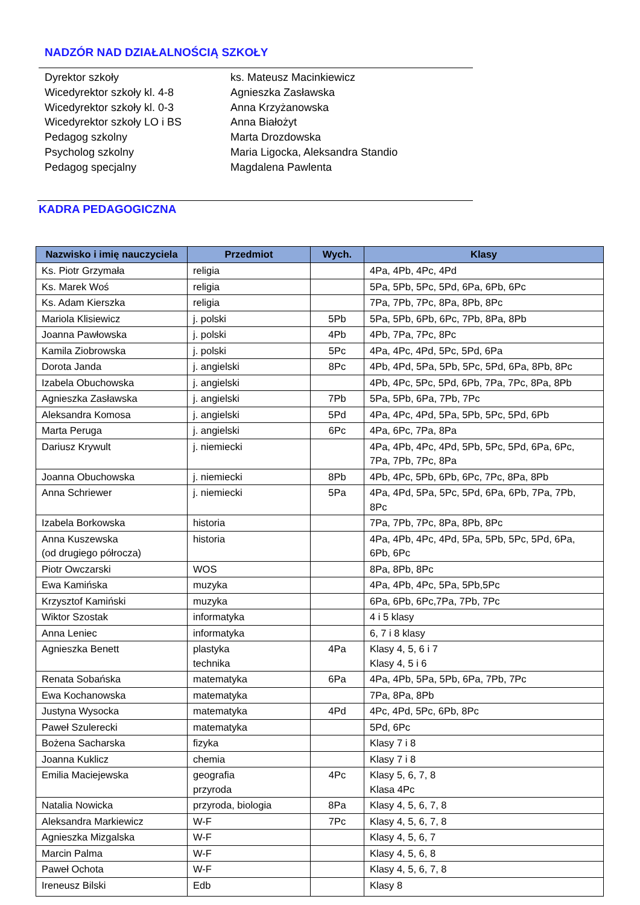NADZÓR NAD DZIAŁALNOŚCIĄ SZKOŁY
Dyrektor szkoły ks. Mateusz Macinkiewicz
Wicedyrektor szkoły kl. 4-8 Agnieszka Zasławska
Wicedyrektor szkoły kl. 0-3 Anna Krzyżanowska
Wicedyrektor szkoły LO i BS Anna Białożyt
Pedagog szkolny Marta Drozdowska
Psycholog szkolny Maria Ligocka, Aleksandra Standio
Pedagog specjalny Magdalena Pawlenta
KADRA PEDAGOGICZNA
| Nazwisko i imię nauczyciela | Przedmiot | Wych. | Klasy |
| --- | --- | --- | --- |
| Ks. Piotr Grzymała | religia | | 4Pa, 4Pb, 4Pc, 4Pd |
| Ks. Marek Woś | religia | | 5Pa, 5Pb, 5Pc, 5Pd, 6Pa, 6Pb, 6Pc |
| Ks. Adam Kierszka | religia | | 7Pa, 7Pb, 7Pc, 8Pa, 8Pb, 8Pc |
| Mariola Klisiewicz | j. polski | 5Pb | 5Pa, 5Pb, 6Pb, 6Pc, 7Pb, 8Pa, 8Pb |
| Joanna Pawłowska | j. polski | 4Pb | 4Pb, 7Pa, 7Pc, 8Pc |
| Kamila Ziobrowska | j. polski | 5Pc | 4Pa, 4Pc, 4Pd, 5Pc, 5Pd, 6Pa |
| Dorota Janda | j. angielski | 8Pc | 4Pb, 4Pd, 5Pa, 5Pb, 5Pc, 5Pd, 6Pa, 8Pb, 8Pc |
| Izabela Obuchowska | j. angielski | | 4Pb, 4Pc, 5Pc, 5Pd, 6Pb, 7Pa, 7Pc, 8Pa, 8Pb |
| Agnieszka Zasławska | j. angielski | 7Pb | 5Pa, 5Pb, 6Pa, 7Pb, 7Pc |
| Aleksandra Komosa | j. angielski | 5Pd | 4Pa, 4Pc, 4Pd, 5Pa, 5Pb, 5Pc, 5Pd, 6Pb |
| Marta Peruga | j. angielski | 6Pc | 4Pa, 6Pc, 7Pa, 8Pa |
| Dariusz Krywult | j. niemiecki | | 4Pa, 4Pb, 4Pc, 4Pd, 5Pb, 5Pc, 5Pd, 6Pa, 6Pc, 7Pa, 7Pb, 7Pc, 8Pa |
| Joanna Obuchowska | j. niemiecki | 8Pb | 4Pb, 4Pc, 5Pb, 6Pb, 6Pc, 7Pc, 8Pa, 8Pb |
| Anna Schriewer | j. niemiecki | 5Pa | 4Pa, 4Pd, 5Pa, 5Pc, 5Pd, 6Pa, 6Pb, 7Pa, 7Pb, 8Pc |
| Izabela Borkowska | historia | | 7Pa, 7Pb, 7Pc, 8Pa, 8Pb, 8Pc |
| Anna Kuszewska (od drugiego półrocza) | historia | | 4Pa, 4Pb, 4Pc, 4Pd, 5Pa, 5Pb, 5Pc, 5Pd, 6Pa, 6Pb, 6Pc |
| Piotr Owczarski | WOS | | 8Pa, 8Pb, 8Pc |
| Ewa Kamińska | muzyka | | 4Pa, 4Pb, 4Pc, 5Pa, 5Pb,5Pc |
| Krzysztof Kamiński | muzyka | | 6Pa, 6Pb, 6Pc,7Pa, 7Pb, 7Pc |
| Wiktor Szostak | informatyka | | 4 i 5 klasy |
| Anna Leniec | informatyka | | 6, 7 i 8 klasy |
| Agnieszka Benett | plastyka technika | 4Pa | Klasy 4, 5, 6 i 7 Klasy 4, 5 i 6 |
| Renata Sobańska | matematyka | 6Pa | 4Pa, 4Pb, 5Pa, 5Pb, 6Pa, 7Pb, 7Pc |
| Ewa Kochanowska | matematyka | | 7Pa, 8Pa, 8Pb |
| Justyna Wysocka | matematyka | 4Pd | 4Pc, 4Pd, 5Pc, 6Pb, 8Pc |
| Paweł Szulerecki | matematyka | | 5Pd, 6Pc |
| Bożena Sacharska | fizyka | | Klasy 7 i 8 |
| Joanna Kuklicz | chemia | | Klasy 7 i 8 |
| Emilia Maciejewska | geografia przyroda | 4Pc | Klasy 5, 6, 7, 8 Klasa 4Pc |
| Natalia Nowicka | przyroda, biologia | 8Pa | Klasy 4, 5, 6, 7, 8 |
| Aleksandra Markiewicz | W-F | 7Pc | Klasy 4, 5, 6, 7, 8 |
| Agnieszka Mizgalska | W-F | | Klasy 4, 5, 6, 7 |
| Marcin Palma | W-F | | Klasy 4, 5, 6, 8 |
| Paweł Ochota | W-F | | Klasy 4, 5, 6, 7, 8 |
| Ireneusz Bilski | Edb | | Klasy 8 |